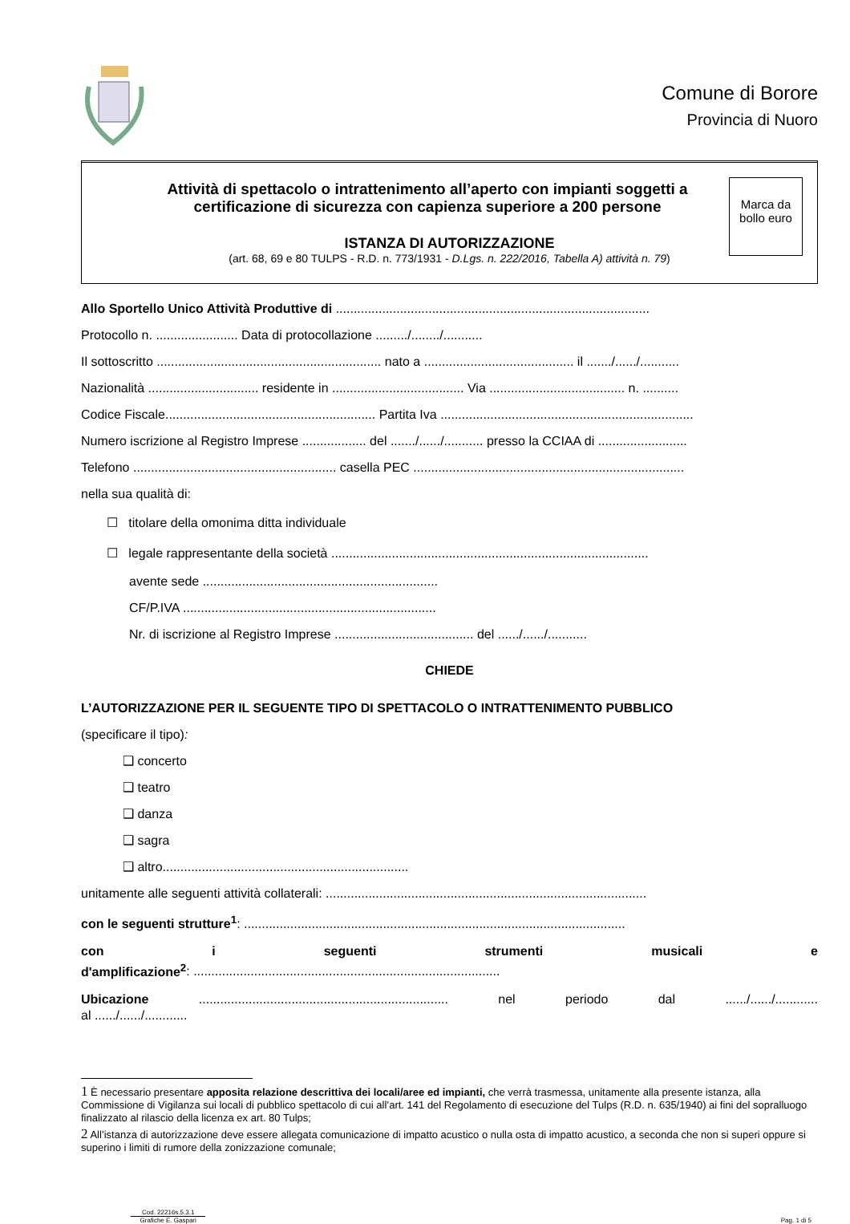Comune di Borore
Provincia di Nuoro
Attività di spettacolo o intrattenimento all’aperto con impianti soggetti a
certificazione di sicurezza con capienza superiore a 200 persone
Marca da bollo euro
ISTANZA DI AUTORIZZAZIONE
(art. 68, 69 e 80 TULPS - R.D. n. 773/1931 - D.Lgs. n. 222/2016, Tabella A) attività n. 79)
Allo Sportello Unico Attività Produttive di ........................................................................................
Protocollo n. ....................... Data di protocollazione ........./......../...........
Il sottoscritto ............................................................... nato a .......................................... il ......./....../...........
Nazionalità ............................... residente in ..................................... Via ...................................... n. ..........
Codice Fiscale........................................................... Partita Iva .......................................................................
Numero iscrizione al Registro Imprese .................. del ......./....../........... presso la CCIAA di .........................
Telefono ......................................................... casella PEC ............................................................................
nella sua qualità di:
☐ titolare della omonima ditta individuale
☐ legale rappresentante della società .........................................................................................
avente sede ..................................................................
CF/P.IVA .......................................................................
Nr. di iscrizione al Registro Imprese ....................................... del ....../....../...........
CHIEDE
L’AUTORIZZAZIONE PER IL SEGUENTE TIPO DI SPETTACOLO O INTRATTENIMENTO PUBBLICO
(specificare il tipo):
❑ concerto
❑ teatro
❑ danza
❑ sagra
❑ altro.....................................................................
unitamente alle seguenti attività collaterali: ..........................................................................................
con le seguenti strutture<sup>1</sup>: ...........................................................................................................
con i seguenti strumenti musicali e
d'amplificazione<sup>2</sup>: ......................................................................................
Ubicazione ...................................................................... nel periodo dal ....../....../............
al ....../....../............
1 È necessario presentare apposita relazione descrittiva dei locali/aree ed impianti, che verrà trasmessa, unitamente alla presente istanza, alla Commissione di Vigilanza sui locali di pubblico spettacolo di cui all’art. 141 del Regolamento di esecuzione del Tulps (R.D. n. 635/1940) ai fini del sopralluogo finalizzato al rilascio della licenza ex art. 80 Tulps;
2 All’istanza di autorizzazione deve essere allegata comunicazione di impatto acustico o nulla osta di impatto acustico, a seconda che non si superi oppure si superino i limiti di rumore della zonizzazione comunale;
Cod. 22216s.5.3.1
Grafiche E. Gaspari
Pag. 1 di 5